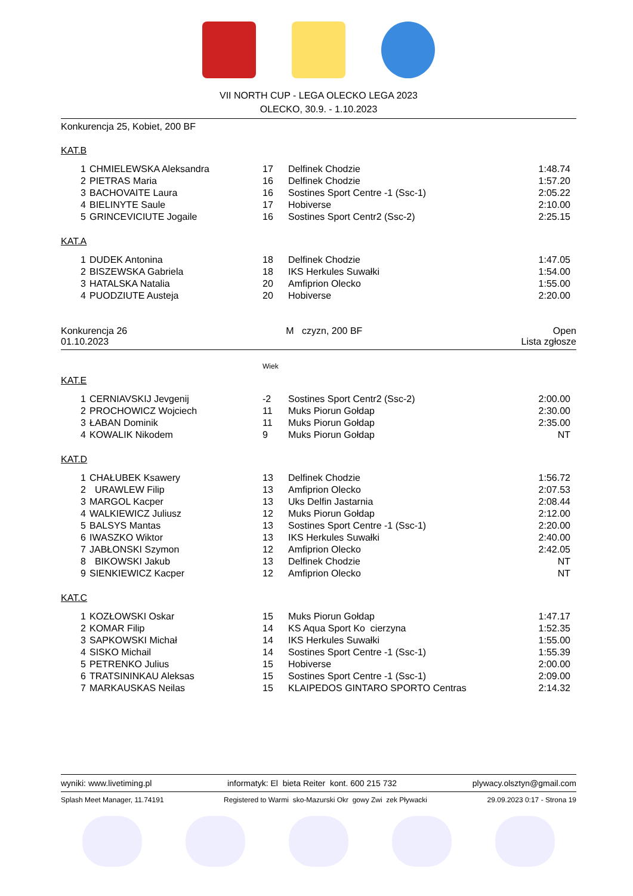VII NORTH CUP - LEGA OLECKO LEGA 2023
OLECKO, 30.9. - 1.10.2023
Konkurencja 25, Kobiet, 200 BF
KAT.B
| 1 | CHMIELEWSKA Aleksandra | 17 | Delfinek Chodzie | 1:48.74 |
| 2 | PIETRAS Maria | 16 | Delfinek Chodzie | 1:57.20 |
| 3 | BACHOVAITE Laura | 16 | Sostines Sport Centre -1 (Ssc-1) | 2:05.22 |
| 4 | BIELINYTE Saule | 17 | Hobiverse | 2:10.00 |
| 5 | GRINCEVICIUTE Jogaile | 16 | Sostines Sport Centr2 (Ssc-2) | 2:25.15 |
KAT.A
| 1 | DUDEK Antonina | 18 | Delfinek Chodzie | 1:47.05 |
| 2 | BISZEWSKA Gabriela | 18 | IKS Herkules Suwałki | 1:54.00 |
| 3 | HATALSKA Natalia | 20 | Amfiprion Olecko | 1:55.00 |
| 4 | PUODZIUTE Austeja | 20 | Hobiverse | 2:20.00 |
Konkurencja 26
01.10.2023 M czyzn, 200 BF Open
Lista zgłosze
Wiek
KAT.E
| 1 | CERNIAVSKIJ Jevgenij | -2 | Sostines Sport Centr2 (Ssc-2) | 2:00.00 |
| 2 | PROCHOWICZ Wojciech | 11 | Muks Piorun Gołdap | 2:30.00 |
| 3 | ŁABAN Dominik | 11 | Muks Piorun Gołdap | 2:35.00 |
| 4 | KOWALIK Nikodem | 9 | Muks Piorun Gołdap | NT |
KAT.D
| 1 | CHAŁUBEK Ksawery | 13 | Delfinek Chodzie | 1:56.72 |
| 2 | URAWLEW Filip | 13 | Amfiprion Olecko | 2:07.53 |
| 3 | MARGOL Kacper | 13 | Uks Delfin Jastarnia | 2:08.44 |
| 4 | WALKIEWICZ Juliusz | 12 | Muks Piorun Gołdap | 2:12.00 |
| 5 | BALSYS Mantas | 13 | Sostines Sport Centre -1 (Ssc-1) | 2:20.00 |
| 6 | IWASZKO Wiktor | 13 | IKS Herkules Suwałki | 2:40.00 |
| 7 | JABŁONSKI Szymon | 12 | Amfiprion Olecko | 2:42.05 |
| 8 | BIKOWSKI Jakub | 13 | Delfinek Chodzie | NT |
| 9 | SIENKIEWICZ Kacper | 12 | Amfiprion Olecko | NT |
KAT.C
| 1 | KOZŁOWSKI Oskar | 15 | Muks Piorun Gołdap | 1:47.17 |
| 2 | KOMAR Filip | 14 | KS Aqua Sport Ko cierzyna | 1:52.35 |
| 3 | SAPKOWSKI Michał | 14 | IKS Herkules Suwałki | 1:55.00 |
| 4 | SISKO Michail | 14 | Sostines Sport Centre -1 (Ssc-1) | 1:55.39 |
| 5 | PETRENKO Julius | 15 | Hobiverse | 2:00.00 |
| 6 | TRATSININKAU Aleksas | 15 | Sostines Sport Centre -1 (Ssc-1) | 2:09.00 |
| 7 | MARKAUSKAS Neilas | 15 | KLAIPEDOS GINTARO SPORTO Centras | 2:14.32 |
wyniki: www.livetiming.pl informatyk: El bieta Reiter kont. 600 215 732 plywacy.olsztyn@gmail.com
Splash Meet Manager, 11.74191 Registered to Warmi sko-Mazurski Okr gowy Zwi zek Pływacki 29.09.2023 0:17 - Strona 19